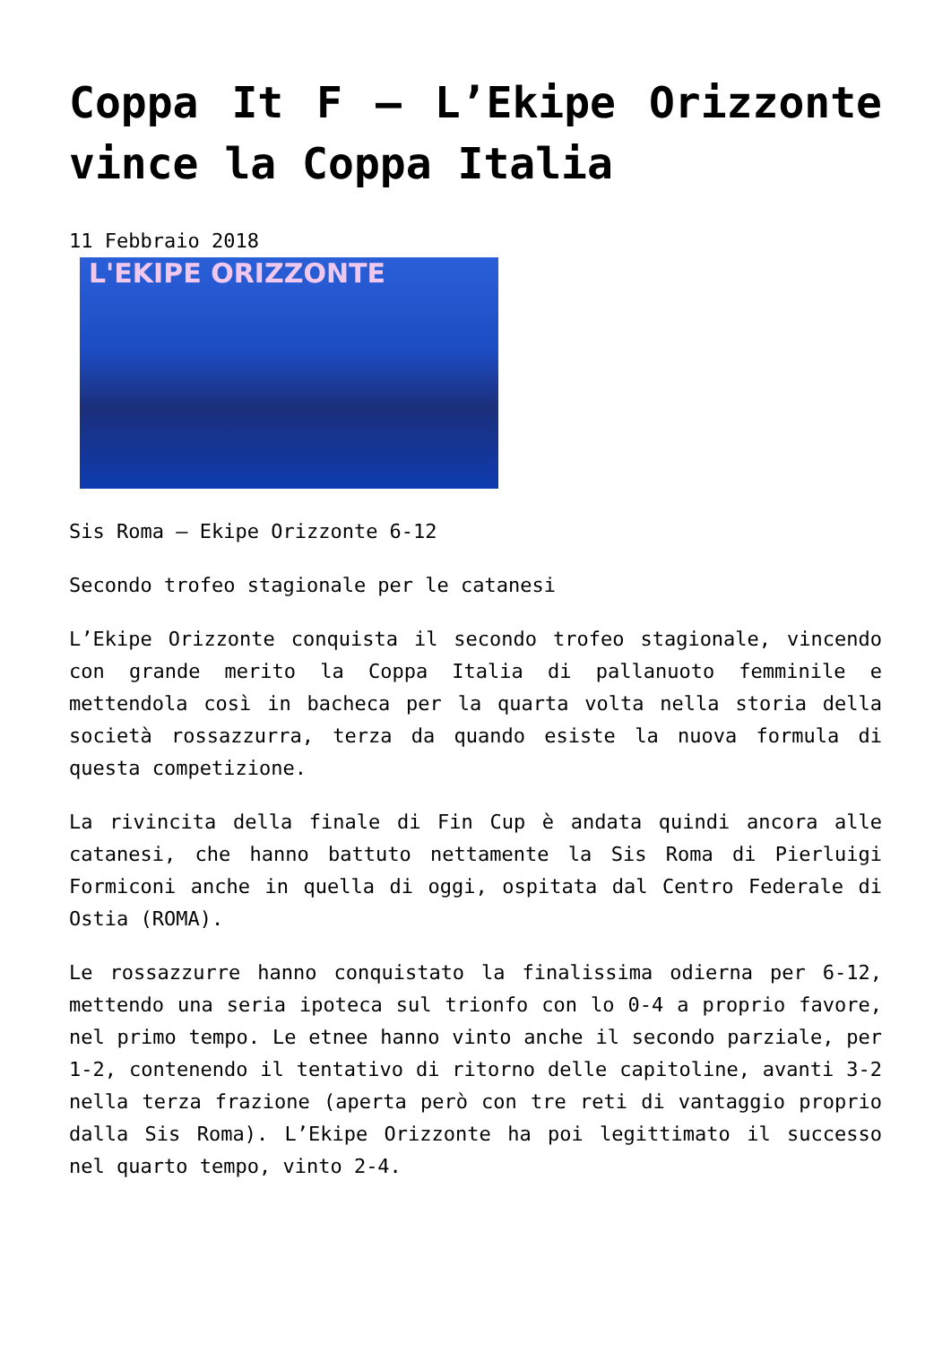Coppa It F – L’Ekipe Orizzonte vince la Coppa Italia
11 Febbraio 2018
L'EKIPE ORIZZONTE
Sis Roma – Ekipe Orizzonte 6-12
Secondo trofeo stagionale per le catanesi
L’Ekipe Orizzonte conquista il secondo trofeo stagionale, vincendo con grande merito la Coppa Italia di pallanuoto femminile e mettendola così in bacheca per la quarta volta nella storia della società rossazzurra, terza da quando esiste la nuova formula di questa competizione.
La rivincita della finale di Fin Cup è andata quindi ancora alle catanesi, che hanno battuto nettamente la Sis Roma di Pierluigi Formiconi anche in quella di oggi, ospitata dal Centro Federale di Ostia (ROMA).
Le rossazzurre hanno conquistato la finalissima odierna per 6-12, mettendo una seria ipoteca sul trionfo con lo 0-4 a proprio favore, nel primo tempo. Le etnee hanno vinto anche il secondo parziale, per 1-2, contenendo il tentativo di ritorno delle capitoline, avanti 3-2 nella terza frazione (aperta però con tre reti di vantaggio proprio dalla Sis Roma). L’Ekipe Orizzonte ha poi legittimato il successo nel quarto tempo, vinto 2-4.